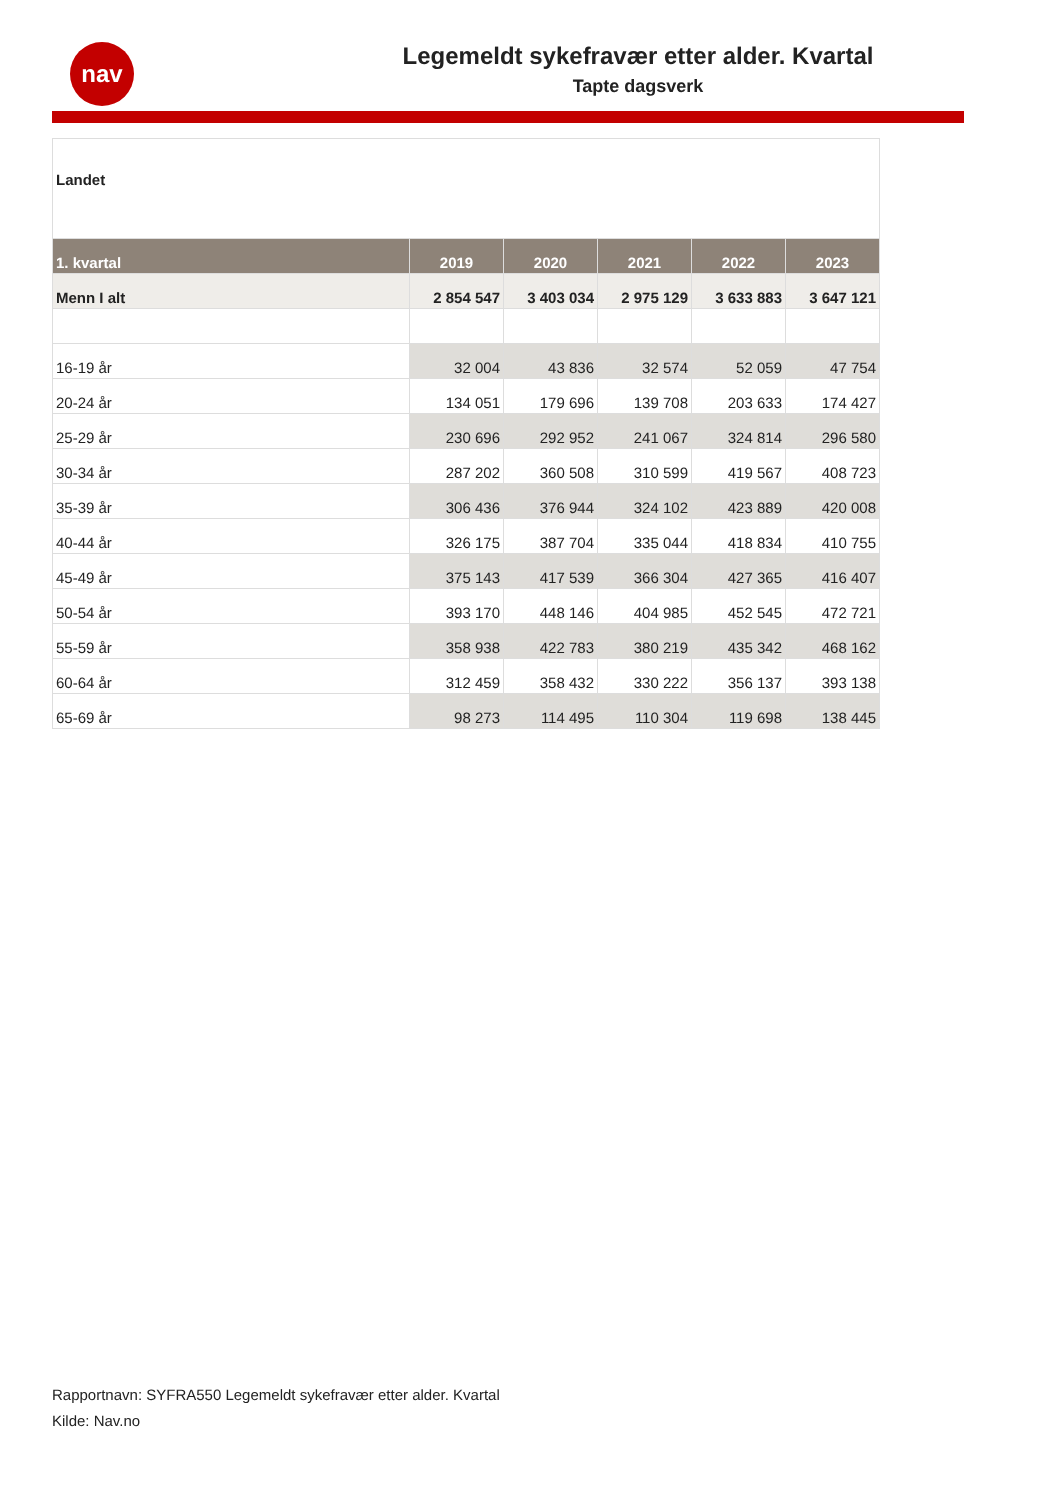nav
Legemeldt sykefravær etter alder. Kvartal
Tapte dagsverk
Landet
| 1. kvartal | 2019 | 2020 | 2021 | 2022 | 2023 |
| --- | --- | --- | --- | --- | --- |
| Menn I alt | 2 854 547 | 3 403 034 | 2 975 129 | 3 633 883 | 3 647 121 |
| 16-19 år | 32 004 | 43 836 | 32 574 | 52 059 | 47 754 |
| 20-24 år | 134 051 | 179 696 | 139 708 | 203 633 | 174 427 |
| 25-29 år | 230 696 | 292 952 | 241 067 | 324 814 | 296 580 |
| 30-34 år | 287 202 | 360 508 | 310 599 | 419 567 | 408 723 |
| 35-39 år | 306 436 | 376 944 | 324 102 | 423 889 | 420 008 |
| 40-44 år | 326 175 | 387 704 | 335 044 | 418 834 | 410 755 |
| 45-49 år | 375 143 | 417 539 | 366 304 | 427 365 | 416 407 |
| 50-54 år | 393 170 | 448 146 | 404 985 | 452 545 | 472 721 |
| 55-59 år | 358 938 | 422 783 | 380 219 | 435 342 | 468 162 |
| 60-64 år | 312 459 | 358 432 | 330 222 | 356 137 | 393 138 |
| 65-69 år | 98 273 | 114 495 | 110 304 | 119 698 | 138 445 |
Rapportnavn: SYFRA550 Legemeldt sykefravær etter alder. Kvartal
Kilde: Nav.no